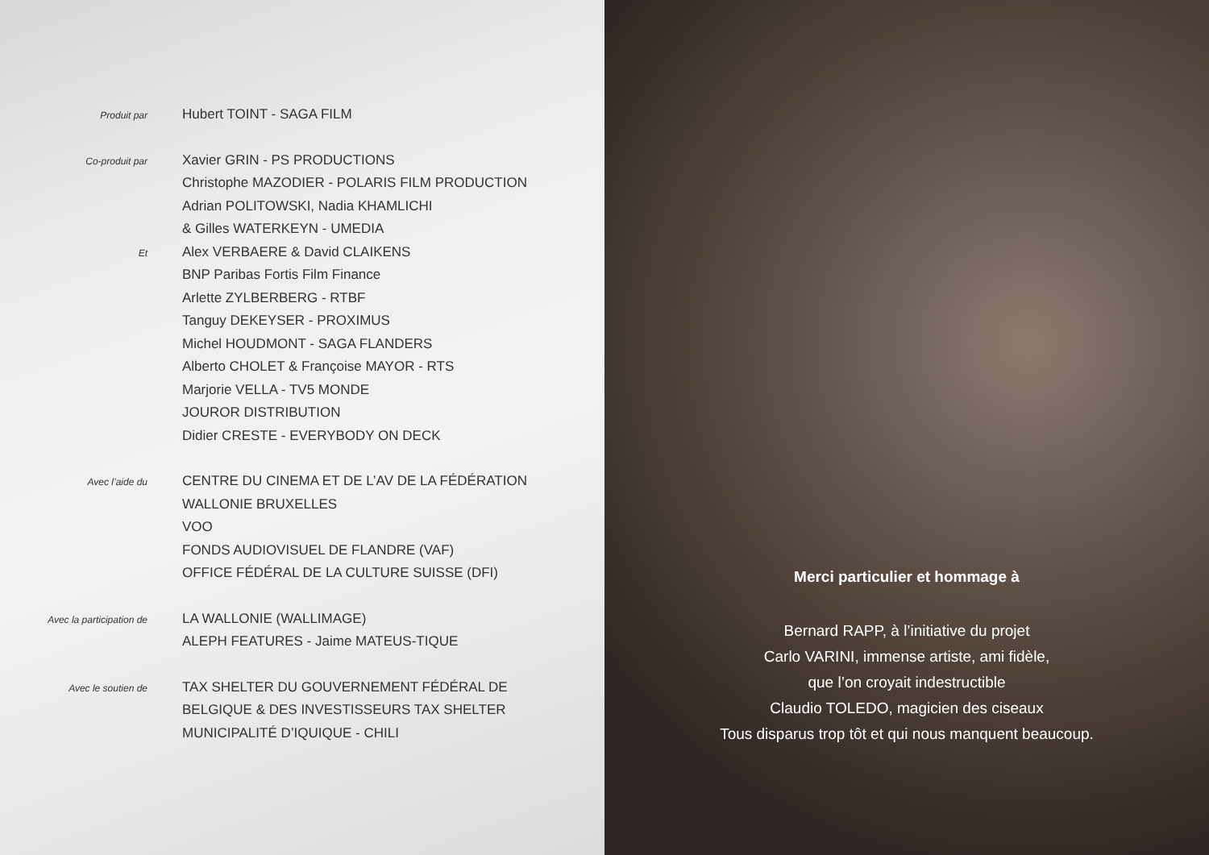Produit par
Hubert TOINT - SAGA FILM
Co-produit par
Xavier GRIN - PS PRODUCTIONS
Christophe MAZODIER - POLARIS FILM PRODUCTION
Adrian POLITOWSKI, Nadia KHAMLICHI
& Gilles WATERKEYN - UMEDIA
Et
Alex VERBAERE & David CLAIKENS
BNP Paribas Fortis Film Finance
Arlette ZYLBERBERG - RTBF
Tanguy DEKEYSER - PROXIMUS
Michel HOUDMONT - SAGA FLANDERS
Alberto CHOLET & Françoise MAYOR - RTS
Marjorie VELLA - TV5 MONDE
JOUROR DISTRIBUTION
Didier CRESTE - EVERYBODY ON DECK
Avec l’aide du
CENTRE DU CINEMA ET DE L’AV DE LA FÉDÉRATION
WALLONIE BRUXELLES
VOO
FONDS AUDIOVISUEL DE FLANDRE (VAF)
OFFICE FÉDÉRAL DE LA CULTURE SUISSE (DFI)
Avec la participation de
LA WALLONIE (WALLIMAGE)
ALEPH FEATURES - Jaime MATEUS-TIQUE
Avec le soutien de
TAX SHELTER DU GOUVERNEMENT FÉDÉRAL DE
BELGIQUE & DES INVESTISSEURS TAX SHELTER
MUNICIPALITÉ D’IQUIQUE - CHILI
Merci particulier et hommage à
Bernard RAPP, à l’initiative du projet
Carlo VARINI, immense artiste, ami fidèle,
que l’on croyait indestructible
Claudio TOLEDO, magicien des ciseaux
Tous disparus trop tôt et qui nous manquent beaucoup.